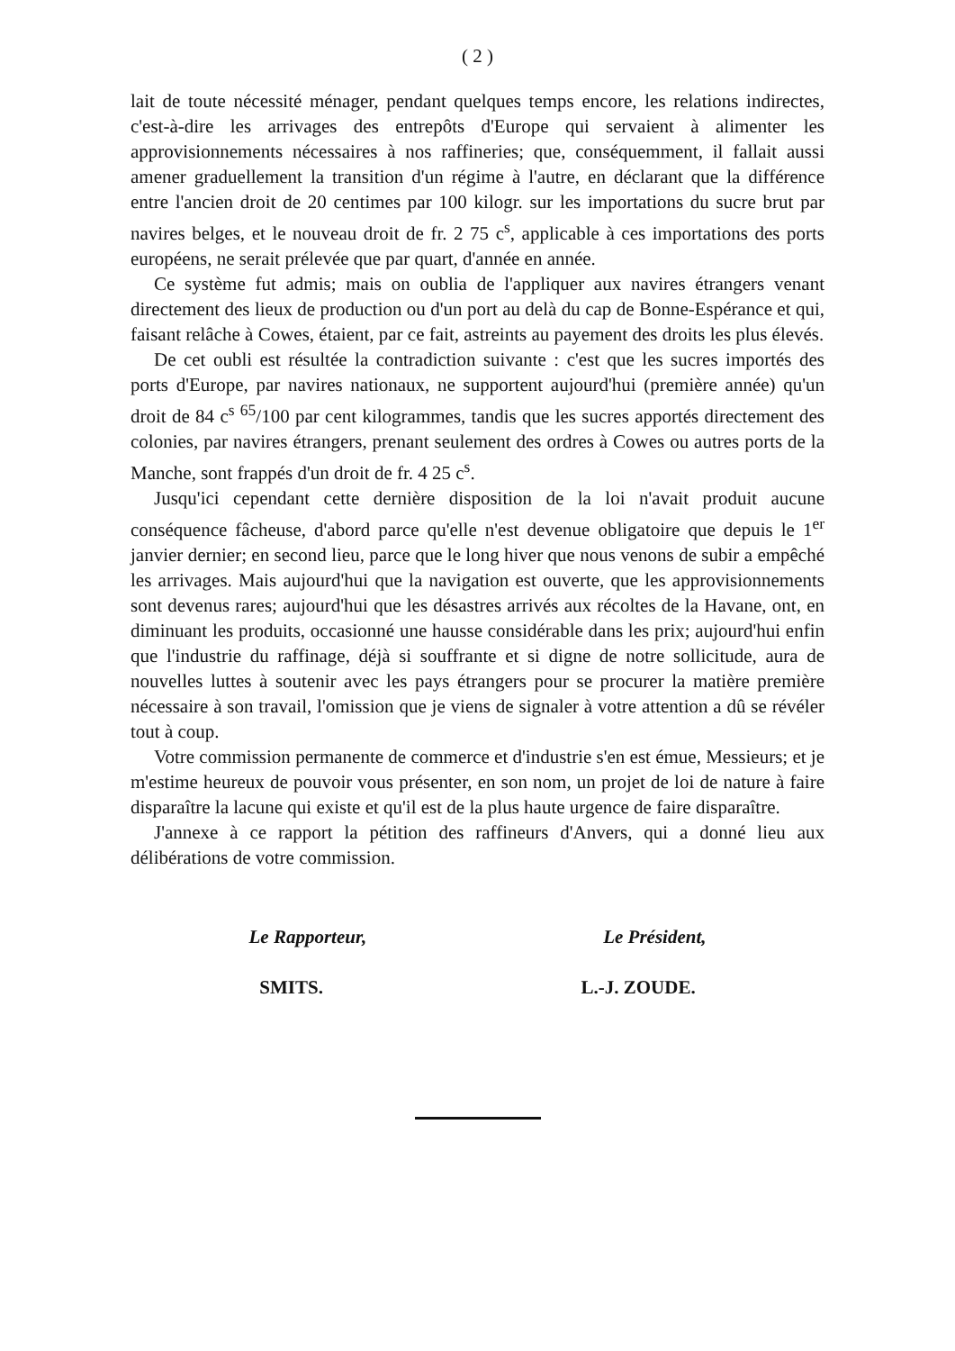( 2 )
lait de toute nécessité ménager, pendant quelques temps encore, les relations indirectes, c'est-à-dire les arrivages des entrepôts d'Europe qui servaient à alimenter les approvisionnements nécessaires à nos raffineries; que, conséquemment, il fallait aussi amener graduellement la transition d'un régime à l'autre, en déclarant que la différence entre l'ancien droit de 20 centimes par 100 kilogr. sur les importations du sucre brut par navires belges, et le nouveau droit de fr. 2 75 c<sup>s</sup>, applicable à ces importations des ports européens, ne serait prélevée que par quart, d'année en année.
Ce système fut admis; mais on oublia de l'appliquer aux navires étrangers venant directement des lieux de production ou d'un port au delà du cap de Bonne-Espérance et qui, faisant relâche à Cowes, étaient, par ce fait, astreints au payement des droits les plus élevés.
De cet oubli est résultée la contradiction suivante : c'est que les sucres importés des ports d'Europe, par navires nationaux, ne supportent aujourd'hui (première année) qu'un droit de 84 c<sup>s</sup> <sup>65</sup>/100 par cent kilogrammes, tandis que les sucres apportés directement des colonies, par navires étrangers, prenant seulement des ordres à Cowes ou autres ports de la Manche, sont frappés d'un droit de fr. 4 25 c<sup>s</sup>.
Jusqu'ici cependant cette dernière disposition de la loi n'avait produit aucune conséquence fâcheuse, d'abord parce qu'elle n'est devenue obligatoire que depuis le 1<sup>er</sup> janvier dernier; en second lieu, parce que le long hiver que nous venons de subir a empêché les arrivages. Mais aujourd'hui que la navigation est ouverte, que les approvisionnements sont devenus rares; aujourd'hui que les désastres arrivés aux récoltes de la Havane, ont, en diminuant les produits, occasionné une hausse considérable dans les prix; aujourd'hui enfin que l'industrie du raffinage, déjà si souffrante et si digne de notre sollicitude, aura de nouvelles luttes à soutenir avec les pays étrangers pour se procurer la matière première nécessaire à son travail, l'omission que je viens de signaler à votre attention a dû se révéler tout à coup.
Votre commission permanente de commerce et d'industrie s'en est émue, Messieurs; et je m'estime heureux de pouvoir vous présenter, en son nom, un projet de loi de nature à faire disparaître la lacune qui existe et qu'il est de la plus haute urgence de faire disparaître.
J'annexe à ce rapport la pétition des raffineurs d'Anvers, qui a donné lieu aux délibérations de votre commission.
Le Rapporteur, Le Président,
SMITS. L.-J. ZOUDE.